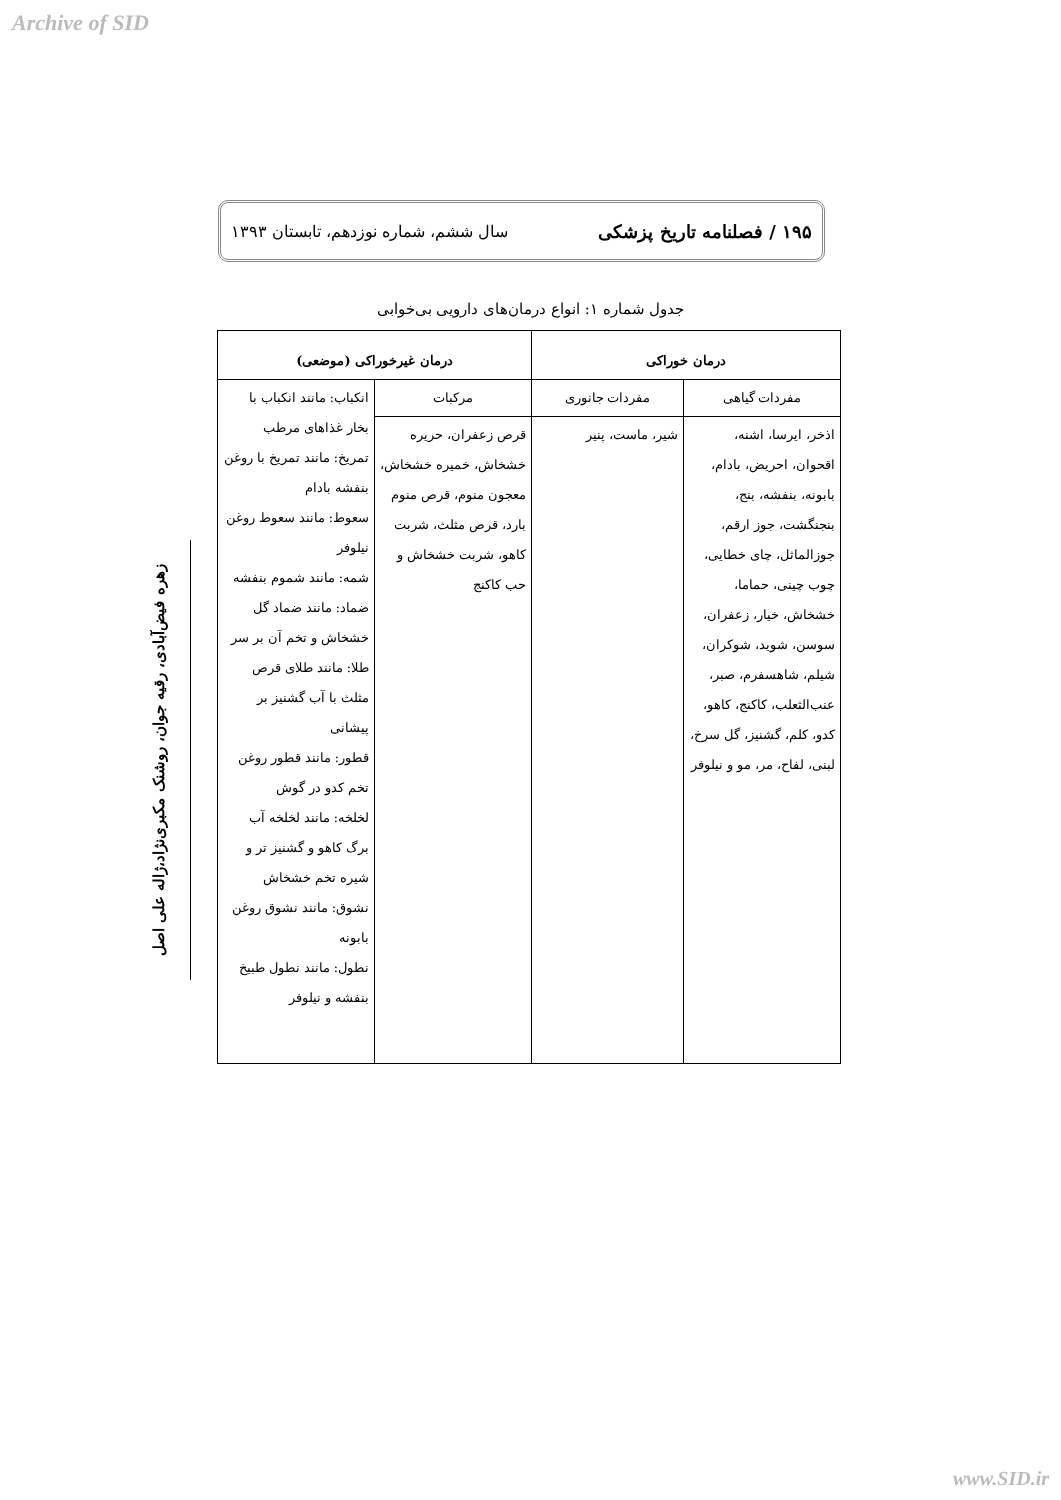Archive of SID
۱۹۵ / فصلنامه تاریخ پزشکی سال ششم، شماره نوزدهم، تابستان ۱۳۹۳
جدول شماره ۱: انواع درمان‌های دارویی بی‌خوابی
زهره فیض‌آبادی، رقیه جوان، روشنک مکبری‌نژاد،ژاله علی اصل
| درمان خوراکی | | درمان غیرخوراکی (موضعی) | |
| --- | --- | --- | --- |
| مفردات گیاهی | مفردات جانوری | مرکبات | انکباب: مانند انکباب با بخار غذاهای مرطب تمریخ: مانند تمریخ با روغن بنفشه بادام سعوط: مانند سعوط روغن نیلوفر شمه: مانند شموم بنفشه ضماد: مانند ضماد گل خشخاش و تخم آن بر سر طلا: مانند طلای قرص مثلث با آب گشنیز بر پیشانی قطور: مانند قطور روغن تخم کدو در گوش لخلخه: مانند لخلخه آب برگ کاهو و گشنیز تر و شیره تخم خشخاش نشوق: مانند نشوق روغن بابونه نطول: مانند نطول طبیخ بنفشه و نیلوفر |
| اذخر، ایرسا، اشنه، اقحوان، احریض، بادام، بابونه، بنفشه، بنج، بنجنگشت، جوز ارقم، جوزالماثل، چای خطایی، چوب چینی، حماما، خشخاش، خیار، زعفران، سوسن، شوید، شوکران، شیلم، شاهسفرم، صبر، عنب‌الثعلب، کاکنج، کاهو، کدو، کلم، گشنیز، گل سرخ، لبنی، لفاح، مر، مو و نیلوفر | شیر، ماست، پنیر | قرص زعفران، حریره خشخاش، خمیره خشخاش، معجون منوم، قرص منوم بارد، قرص مثلث، شربت کاهو، شربت خشخاش و حب کاکنج | |
www.SID.ir